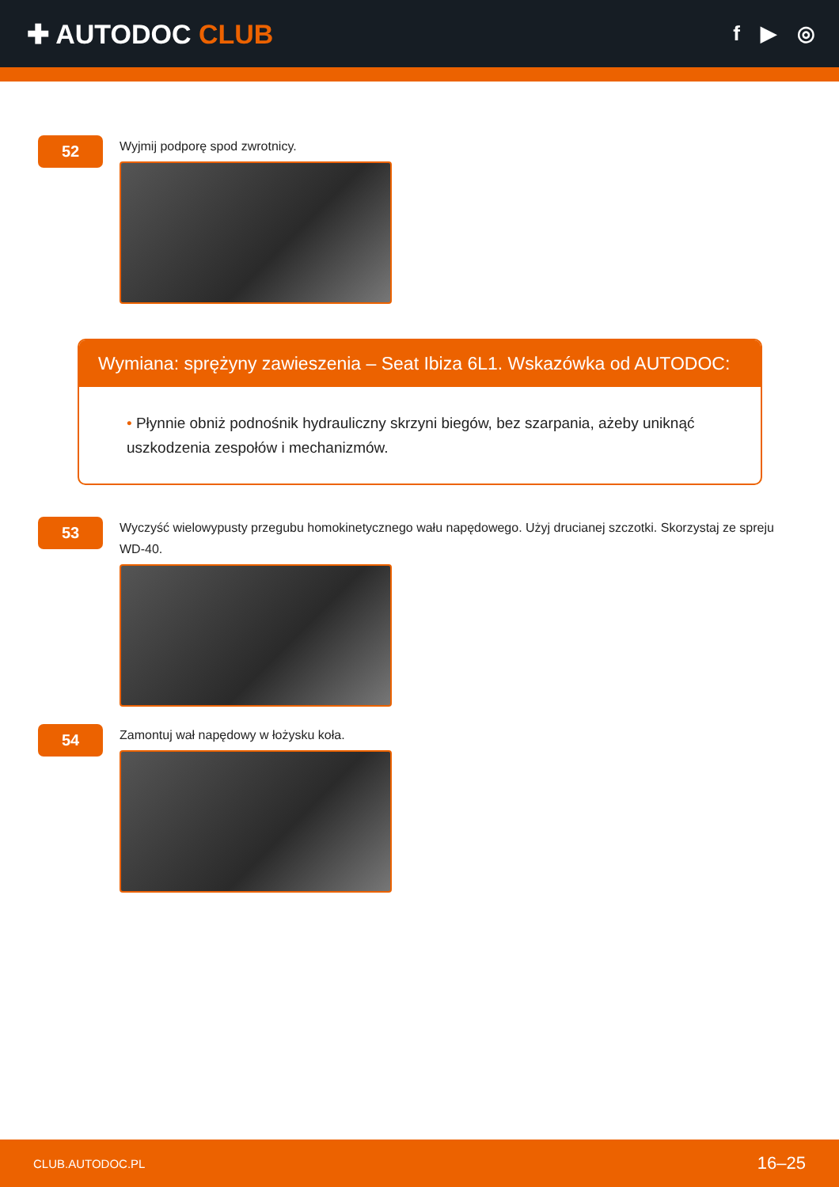✚ AUTODOC CLUB
f ▶ ◎
52
Wyjmij podporę spod zwrotnicy.
Wymiana: sprężyny zawieszenia – Seat Ibiza 6L1. Wskazówka od AUTODOC:
• Płynnie obniż podnośnik hydrauliczny skrzyni biegów, bez szarpania, ażeby uniknąć uszkodzenia zespołów i mechanizmów.
53
Wyczyść wielowypusty przegubu homokinetycznego wału napędowego. Użyj drucianej szczotki. Skorzystaj ze spreju WD-40.
54
Zamontuj wał napędowy w łożysku koła.
CLUB.AUTODOC.PL 16–25